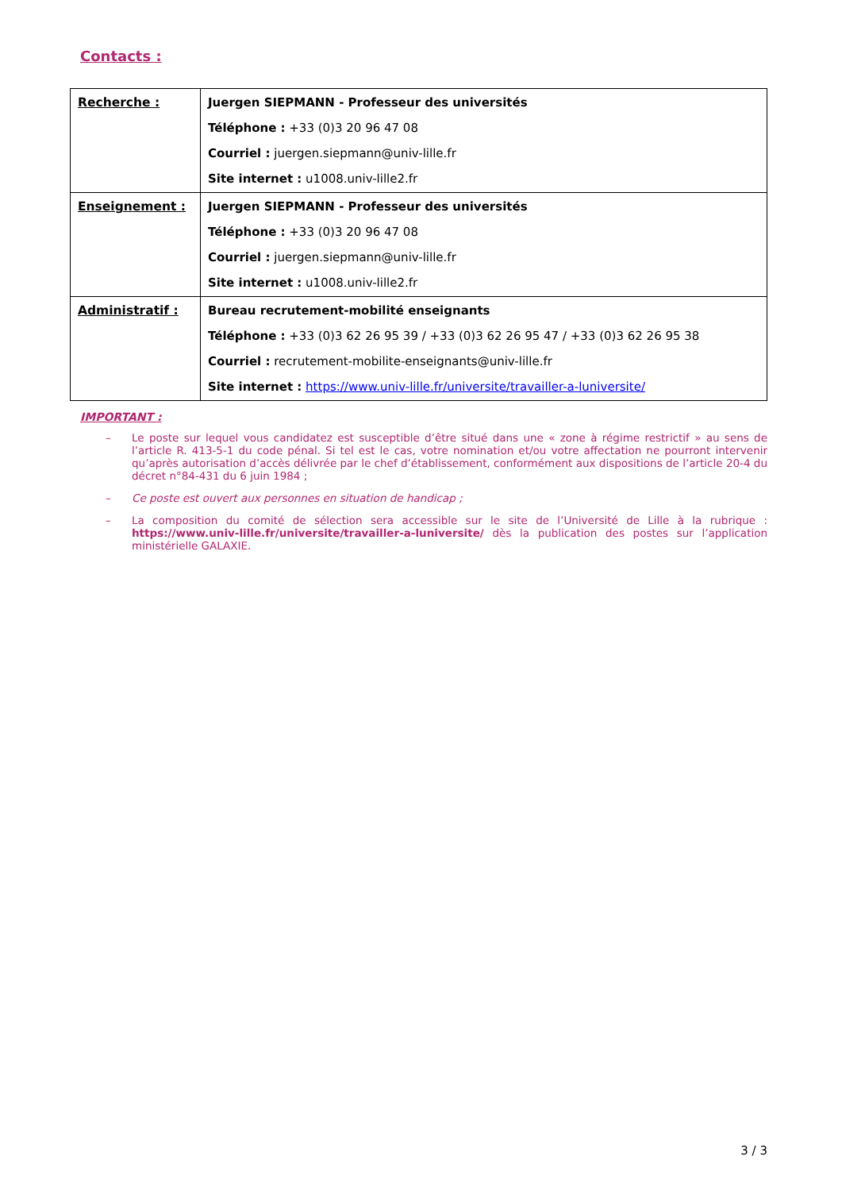Contacts :
| Recherche : | Juergen SIEPMANN - Professeur des universités Téléphone : +33 (0)3 20 96 47 08 Courriel : juergen.siepmann@univ-lille.fr Site internet : u1008.univ-lille2.fr |
| Enseignement : | Juergen SIEPMANN - Professeur des universités Téléphone : +33 (0)3 20 96 47 08 Courriel : juergen.siepmann@univ-lille.fr Site internet : u1008.univ-lille2.fr |
| Administratif : | Bureau recrutement-mobilité enseignants Téléphone : +33 (0)3 62 26 95 39 / +33 (0)3 62 26 95 47 / +33 (0)3 62 26 95 38 Courriel : recrutement-mobilite-enseignants@univ-lille.fr Site internet : https://www.univ-lille.fr/universite/travailler-a-luniversite/ |
IMPORTANT :
– Le poste sur lequel vous candidatez est susceptible d’être situé dans une « zone à régime restrictif » au sens de l’article R. 413-5-1 du code pénal. Si tel est le cas, votre nomination et/ou votre affectation ne pourront intervenir qu’après autorisation d’accès délivrée par le chef d’établissement, conformément aux dispositions de l’article 20-4 du décret n°84-431 du 6 juin 1984 ;
– Ce poste est ouvert aux personnes en situation de handicap ;
– La composition du comité de sélection sera accessible sur le site de l’Université de Lille à la rubrique : https://www.univ-lille.fr/universite/travailler-a-luniversite/ dès la publication des postes sur l’application ministérielle GALAXIE.
3 / 3